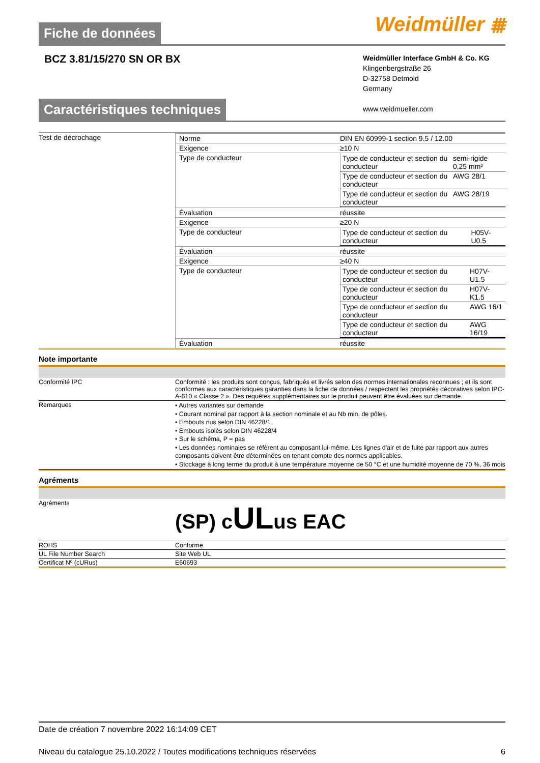Weidmüller ⩩
Fiche de données
BCZ 3.81/15/270 SN OR BX
Weidmüller Interface GmbH & Co. KG
Klingenbergstraße 26
D-32758 Detmold
Germany
www.weidmueller.com
Caractéristiques techniques
| Test de décrochage | / Norme / DIN EN 60999-1 section 9.5 / 12.00 / / Exigence / ≥10 N / / Type de conducteur / / Type de conducteur et section du conducteur / semi-rigide 0,25 mm² / / Type de conducteur et section du conducteur / AWG 28/1 / / Type de conducteur et section du conducteur / AWG 28/19 / / / Évaluation / réussite / / Exigence / ≥20 N / / Type de conducteur / / Type de conducteur et section du conducteur / H05V-U0.5 / / / Évaluation / réussite / / Exigence / ≥40 N / / Type de conducteur / / Type de conducteur et section du conducteur / H07V-U1.5 / / Type de conducteur et section du conducteur / H07V-K1.5 / / Type de conducteur et section du conducteur / AWG 16/1 / / Type de conducteur et section du conducteur / AWG 16/19 / / / Évaluation / réussite / |
Note importante
| Conformité IPC | Conformité : les produits sont conçus, fabriqués et livrés selon des normes internationales reconnues ; et ils sont conformes aux caractéristiques garanties dans la fiche de données / respectent les propriétés décoratives selon IPC-A-610 « Classe 2 ». Des requêtes supplémentaires sur le produit peuvent être évaluées sur demande. |
| Remarques | • Autres variantes sur demande • Courant nominal par rapport à la section nominale et au Nb min. de pôles. • Embouts nus selon DIN 46228/1 • Embouts isolés selon DIN 46228/4 • Sur le schéma, P = pas • Les données nominales se réfèrent au composant lui-même. Les lignes d'air et de fuite par rapport aux autres composants doivent être déterminées en tenant compte des normes applicables. • Stockage à long terme du produit à une température moyenne de 50 °C et une humidité moyenne de 70 %, 36 mois |
Agréments
| Agréments | (SP) c UL us EAC |
| ROHS | Conforme |
| UL File Number Search | Site Web UL |
| Certificat Nº (cURus) | E60693 |
Date de création 7 novembre 2022 16:14:09 CET
Niveau du catalogue 25.10.2022 / Toutes modifications techniques réservées 6